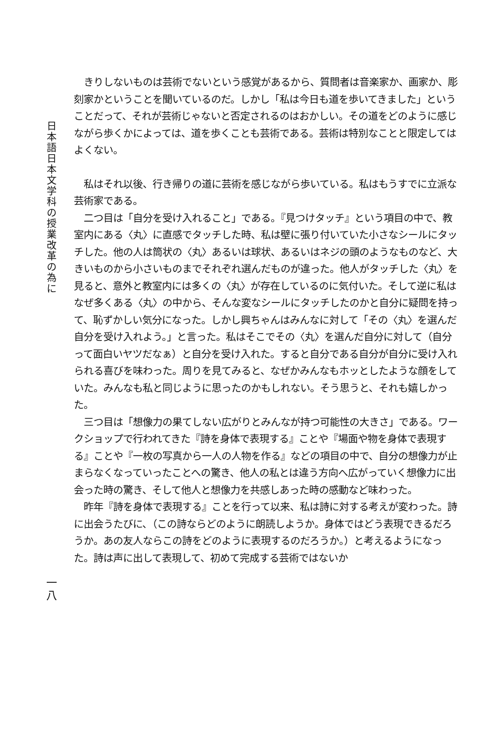日
本
語
日
本
文
学
科
の
授
業
改
革
の
為
に
　きりしないものは芸術でないという感覚があるから、質問者は音楽家か、画家か、彫刻家かということを聞いているのだ。しかし「私は今日も道を歩いてきました」ということだって、それが芸術じゃないと否定されるのはおかしい。その道をどのように感じながら歩くかによっては、道を歩くことも芸術である。芸術は特別なことと限定してはよくない。
　私はそれ以後、行き帰りの道に芸術を感じながら歩いている。私はもうすでに立派な芸術家である。
　二つ目は「自分を受け入れること」である。『見つけタッチ』という項目の中で、教室内にある〈丸〉に直感でタッチした時、私は壁に張り付いていた小さなシールにタッチした。他の人は筒状の〈丸〉あるいは球状、あるいはネジの頭のようなものなど、大きいものから小さいものまでそれぞれ選んだものが違った。他人がタッチした〈丸〉を見ると、意外と教室内には多くの〈丸〉が存在しているのに気付いた。そして逆に私はなぜ多くある〈丸〉の中から、そんな変なシールにタッチしたのかと自分に疑問を持って、恥ずかしい気分になった。しかし興ちゃんはみんなに対して「その〈丸〉を選んだ自分を受け入れよう。」と言った。私はそこでその〈丸〉を選んだ自分に対して（自分って面白いヤツだなぁ）と自分を受け入れた。すると自分である自分が自分に受け入れられる喜びを味わった。周りを見てみると、なぜかみんなもホッとしたような顔をしていた。みんなも私と同じように思ったのかもしれない。そう思うと、それも嬉しかった。
　三つ目は「想像力の果てしない広がりとみんなが持つ可能性の大きさ」である。ワークショップで行われてきた『詩を身体で表現する』ことや『場面や物を身体で表現する』ことや『一枚の写真から一人の人物を作る』などの項目の中で、自分の想像力が止まらなくなっていったことへの驚き、他人の私とは違う方向へ広がっていく想像力に出会った時の驚き、そして他人と想像力を共感しあった時の感動など味わった。
　昨年『詩を身体で表現する』ことを行って以来、私は詩に対する考えが変わった。詩に出会うたびに、（この詩ならどのように朗読しようか。身体ではどう表現できるだろうか。あの友人ならこの詩をどのように表現するのだろうか。）と考えるようになった。詩は声に出して表現して、初めて完成する芸術ではないか
一
八